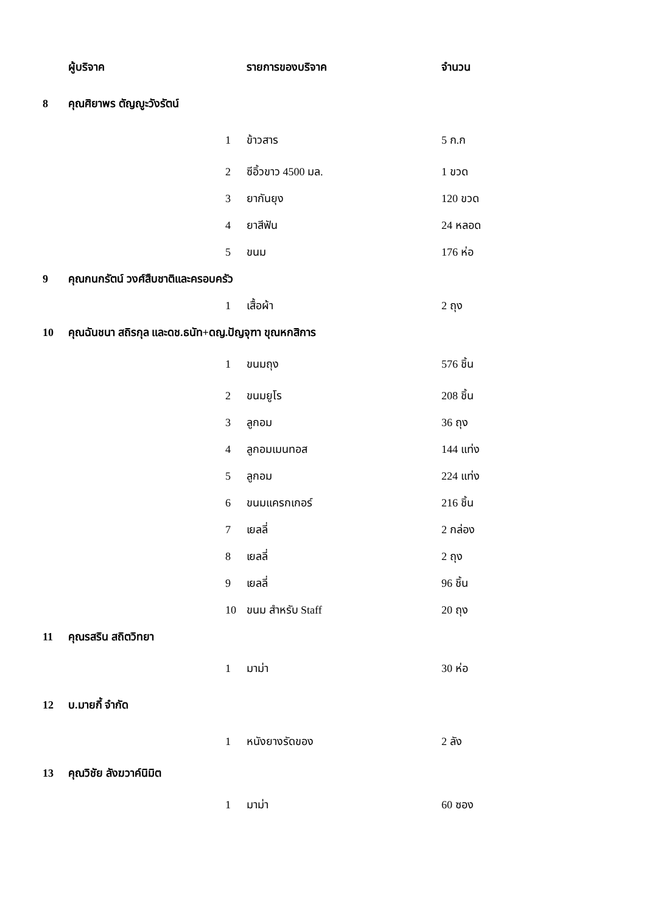| | ผู้บริจาค | | รายการของบริจาค | จำนวน |
| --- | --- | --- | --- | --- |
| 8 | คุณศิยาพร ตัญญูะวังรัตน์ | | | |
| | | 1 | ข้าวสาร | 5 ก.ก |
| | | 2 | ซีอิ้วขาว 4500 มล. | 1 ขวด |
| | | 3 | ยากันยุง | 120 ขวด |
| | | 4 | ยาสีฟัน | 24 หลอด |
| | | 5 | ขนม | 176 ห่อ |
| 9 | คุณกนกรัตน์ วงศ์สืบชาติและครอบครัว | | | |
| | | 1 | เสื้อผ้า | 2 ถุง |
| 10 | คุณฉันชนา สถิรกุล และดช.ธนัท+ดญ.ปัญจุฑา ขุณหกสิการ | | | |
| | | 1 | ขนมถุง | 576 ชิ้น |
| | | 2 | ขนมยูโร | 208 ชิ้น |
| | | 3 | ลูกอม | 36 ถุง |
| | | 4 | ลูกอมเมนทอส | 144 แท่ง |
| | | 5 | ลูกอม | 224 แท่ง |
| | | 6 | ขนมแครกเกอร์ | 216 ชิ้น |
| | | 7 | เยลลี่ | 2 กล่อง |
| | | 8 | เยลลี่ | 2 ถุง |
| | | 9 | เยลลี่ | 96 ชิ้น |
| | | 10 | ขนม สำหรับ Staff | 20 ถุง |
| 11 | คุณรสริน สถิตวิทยา | | | |
| | | 1 | มาม่า | 30 ห่อ |
| 12 | บ.มายกี้ จำกัด | | | |
| | | 1 | หนังยางรัดของ | 2 ลัง |
| 13 | คุณวิชัย ลังฆวาค์นิมิต | | | |
| | | 1 | มาม่า | 60 ซอง |